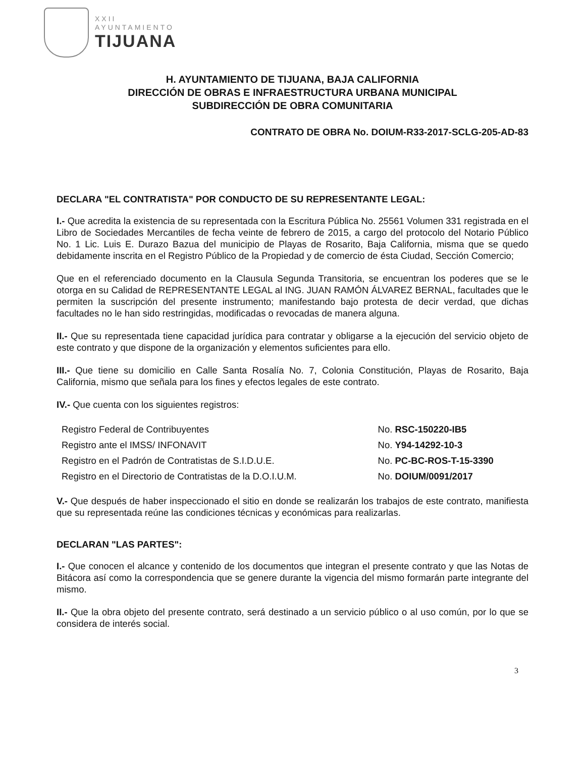XXII
AYUNTAMIENTO
TIJUANA
H. AYUNTAMIENTO DE TIJUANA, BAJA CALIFORNIA
DIRECCIÓN DE OBRAS E INFRAESTRUCTURA URBANA MUNICIPAL
SUBDIRECCIÓN DE OBRA COMUNITARIA
CONTRATO DE OBRA No. DOIUM-R33-2017-SCLG-205-AD-83
DECLARA "EL CONTRATISTA" POR CONDUCTO DE SU REPRESENTANTE LEGAL:
I.- Que acredita la existencia de su representada con la Escritura Pública No. 25561 Volumen 331 registrada en el Libro de Sociedades Mercantiles de fecha veinte de febrero de 2015, a cargo del protocolo del Notario Público No. 1 Lic. Luis E. Durazo Bazua del municipio de Playas de Rosarito, Baja California, misma que se quedo debidamente inscrita en el Registro Público de la Propiedad y de comercio de ésta Ciudad, Sección Comercio;
Que en el referenciado documento en la Clausula Segunda Transitoria, se encuentran los poderes que se le otorga en su Calidad de REPRESENTANTE LEGAL al ING. JUAN RAMÓN ÁLVAREZ BERNAL, facultades que le permiten la suscripción del presente instrumento; manifestando bajo protesta de decir verdad, que dichas facultades no le han sido restringidas, modificadas o revocadas de manera alguna.
II.- Que su representada tiene capacidad jurídica para contratar y obligarse a la ejecución del servicio objeto de este contrato y que dispone de la organización y elementos suficientes para ello.
III.- Que tiene su domicilio en Calle Santa Rosalía No. 7, Colonia Constitución, Playas de Rosarito, Baja California, mismo que señala para los fines y efectos legales de este contrato.
IV.- Que cuenta con los siguientes registros:
| Registro Federal de Contribuyentes | No. RSC-150220-IB5 |
| Registro ante el IMSS/ INFONAVIT | No. Y94-14292-10-3 |
| Registro en el Padrón de Contratistas de S.I.D.U.E. | No. PC-BC-ROS-T-15-3390 |
| Registro en el Directorio de Contratistas de la D.O.I.U.M. | No. DOIUM/0091/2017 |
V.- Que después de haber inspeccionado el sitio en donde se realizarán los trabajos de este contrato, manifiesta que su representada reúne las condiciones técnicas y económicas para realizarlas.
DECLARAN "LAS PARTES":
I.- Que conocen el alcance y contenido de los documentos que integran el presente contrato y que las Notas de Bitácora así como la correspondencia que se genere durante la vigencia del mismo formarán parte integrante del mismo.
II.- Que la obra objeto del presente contrato, será destinado a un servicio público o al uso común, por lo que se considera de interés social.
3